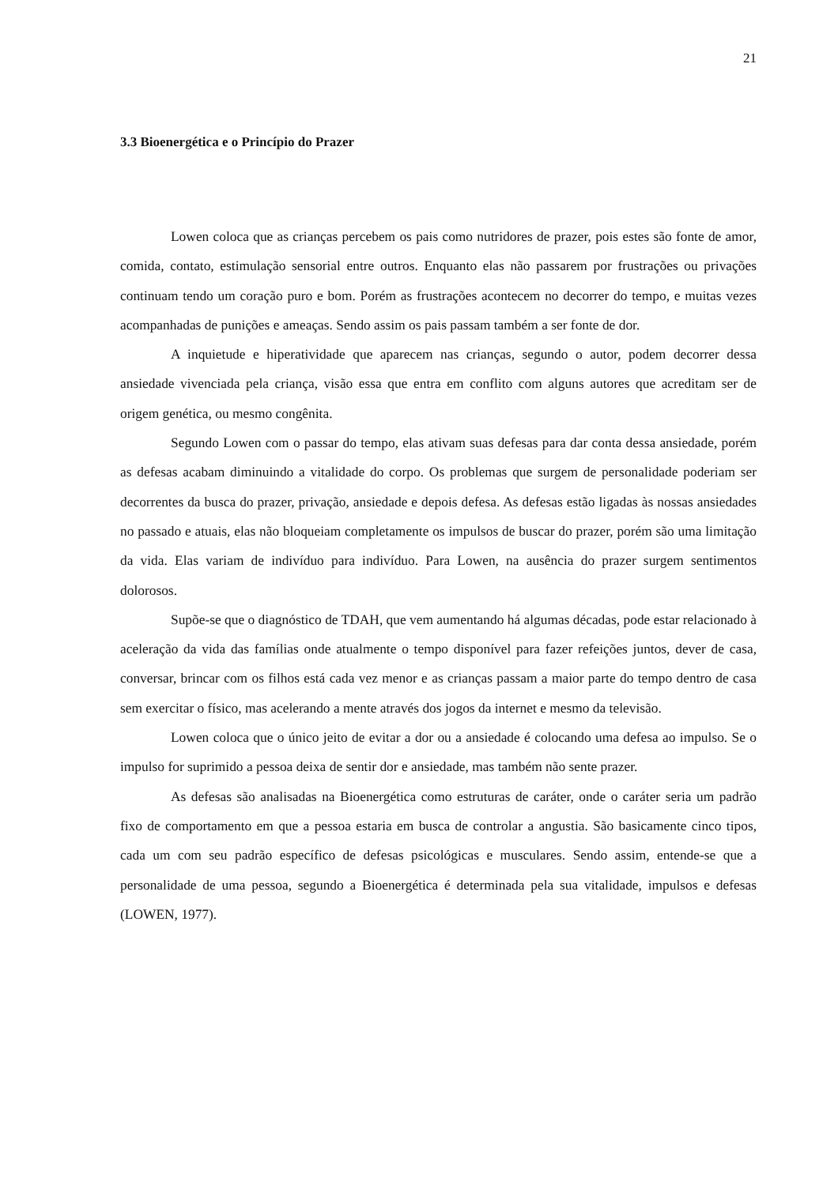21
3.3 Bioenergética e o Princípio do Prazer
Lowen coloca que as crianças percebem os pais como nutridores de prazer, pois estes são fonte de amor, comida, contato, estimulação sensorial entre outros. Enquanto elas não passarem por frustrações ou privações continuam tendo um coração puro e bom. Porém as frustrações acontecem no decorrer do tempo, e muitas vezes acompanhadas de punições e ameaças. Sendo assim os pais passam também a ser fonte de dor.
A inquietude e hiperatividade que aparecem nas crianças, segundo o autor, podem decorrer dessa ansiedade vivenciada pela criança, visão essa que entra em conflito com alguns autores que acreditam ser de origem genética, ou mesmo congênita.
Segundo Lowen com o passar do tempo, elas ativam suas defesas para dar conta dessa ansiedade, porém as defesas acabam diminuindo a vitalidade do corpo. Os problemas que surgem de personalidade poderiam ser decorrentes da busca do prazer, privação, ansiedade e depois defesa. As defesas estão ligadas às nossas ansiedades no passado e atuais, elas não bloqueiam completamente os impulsos de buscar do prazer, porém são uma limitação da vida. Elas variam de indivíduo para indivíduo. Para Lowen, na ausência do prazer surgem sentimentos dolorosos.
Supõe-se que o diagnóstico de TDAH, que vem aumentando há algumas décadas, pode estar relacionado à aceleração da vida das famílias onde atualmente o tempo disponível para fazer refeições juntos, dever de casa, conversar, brincar com os filhos está cada vez menor e as crianças passam a maior parte do tempo dentro de casa sem exercitar o físico, mas acelerando a mente através dos jogos da internet e mesmo da televisão.
Lowen coloca que o único jeito de evitar a dor ou a ansiedade é colocando uma defesa ao impulso. Se o impulso for suprimido a pessoa deixa de sentir dor e ansiedade, mas também não sente prazer.
As defesas são analisadas na Bioenergética como estruturas de caráter, onde o caráter seria um padrão fixo de comportamento em que a pessoa estaria em busca de controlar a angustia. São basicamente cinco tipos, cada um com seu padrão específico de defesas psicológicas e musculares. Sendo assim, entende-se que a personalidade de uma pessoa, segundo a Bioenergética é determinada pela sua vitalidade, impulsos e defesas (LOWEN, 1977).